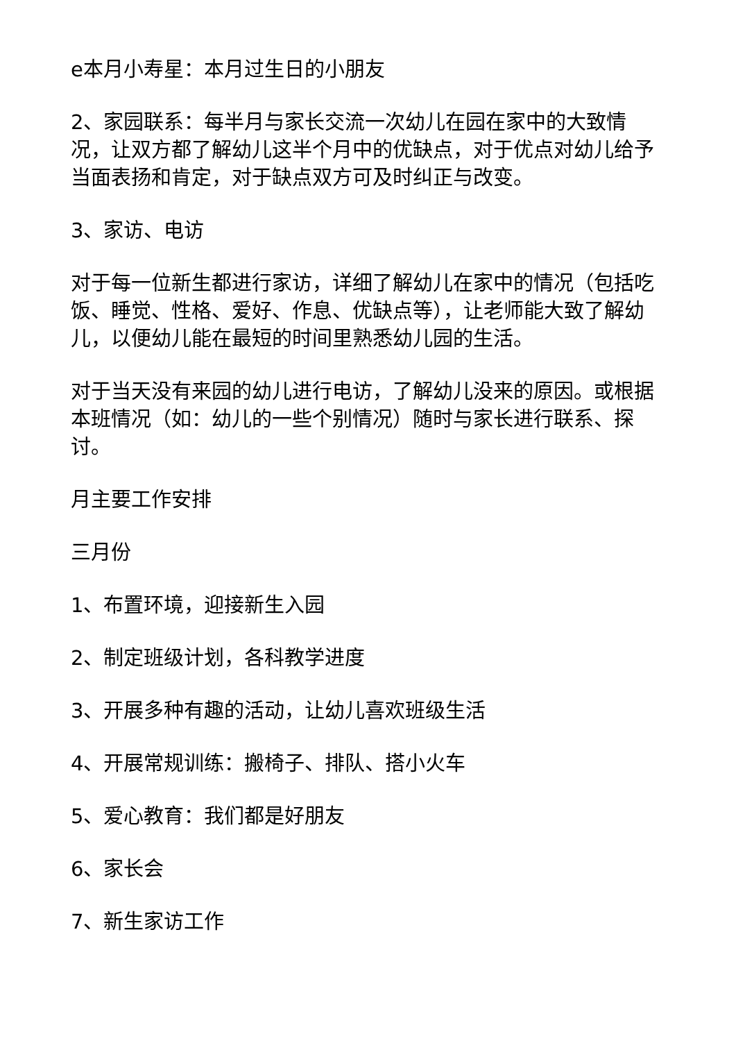e本月小寿星：本月过生日的小朋友
2、家园联系：每半月与家长交流一次幼儿在园在家中的大致情况，让双方都了解幼儿这半个月中的优缺点，对于优点对幼儿给予当面表扬和肯定，对于缺点双方可及时纠正与改变。
3、家访、电访
对于每一位新生都进行家访，详细了解幼儿在家中的情况（包括吃饭、睡觉、性格、爱好、作息、优缺点等），让老师能大致了解幼儿，以便幼儿能在最短的时间里熟悉幼儿园的生活。
对于当天没有来园的幼儿进行电访，了解幼儿没来的原因。或根据本班情况（如：幼儿的一些个别情况）随时与家长进行联系、探讨。
月主要工作安排
三月份
1、布置环境，迎接新生入园
2、制定班级计划，各科教学进度
3、开展多种有趣的活动，让幼儿喜欢班级生活
4、开展常规训练：搬椅子、排队、搭小火车
5、爱心教育：我们都是好朋友
6、家长会
7、新生家访工作